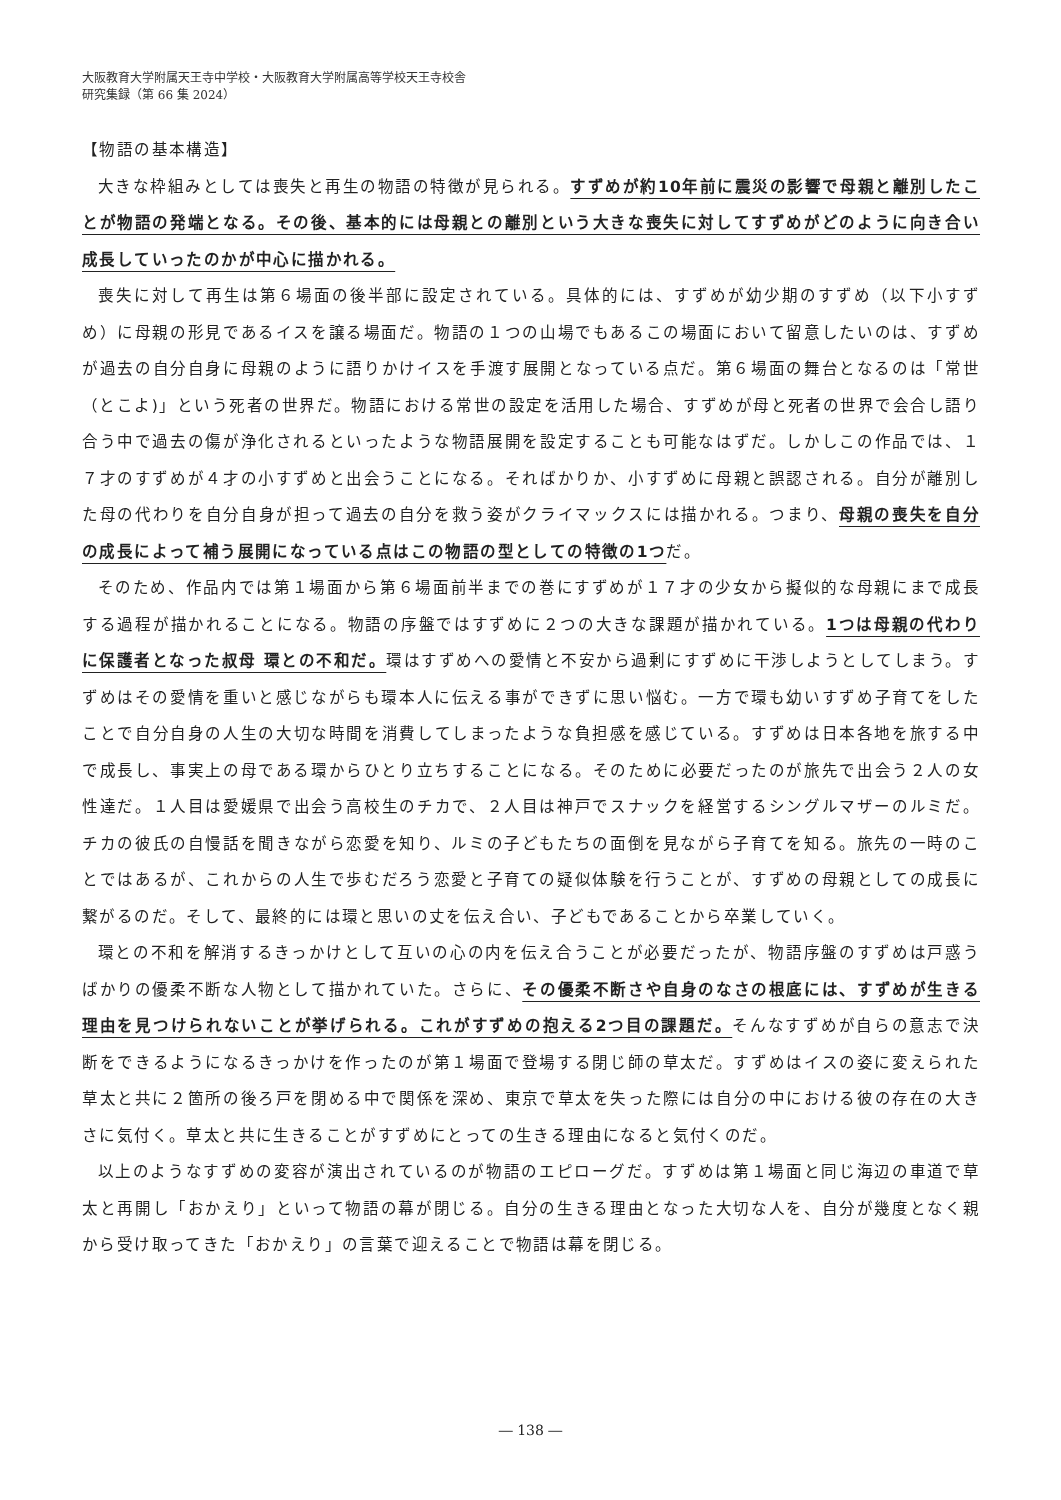大阪教育大学附属天王寺中学校・大阪教育大学附属高等学校天王寺校舎
研究集録（第 66 集 2024）
【物語の基本構造】
大きな枠組みとしては喪失と再生の物語の特徴が見られる。すずめが約10年前に震災の影響で母親と離別したことが物語の発端となる。その後、基本的には母親との離別という大きな喪失に対してすずめがどのように向き合い成長していったのかが中心に描かれる。
喪失に対して再生は第６場面の後半部に設定されている。具体的には、すずめが幼少期のすずめ（以下小すずめ）に母親の形見であるイスを譲る場面だ。物語の１つの山場でもあるこの場面において留意したいのは、すずめが過去の自分自身に母親のように語りかけイスを手渡す展開となっている点だ。第６場面の舞台となるのは「常世（とこよ)」という死者の世界だ。物語における常世の設定を活用した場合、すずめが母と死者の世界で会合し語り合う中で過去の傷が浄化されるといったような物語展開を設定することも可能なはずだ。しかしこの作品では、１７才のすずめが４才の小すずめと出会うことになる。そればかりか、小すずめに母親と誤認される。自分が離別した母の代わりを自分自身が担って過去の自分を救う姿がクライマックスには描かれる。つまり、母親の喪失を自分の成長によって補う展開になっている点はこの物語の型としての特徴の1つだ。
そのため、作品内では第１場面から第６場面前半までの巻にすずめが１７才の少女から擬似的な母親にまで成長する過程が描かれることになる。物語の序盤ではすずめに２つの大きな課題が描かれている。1つは母親の代わりに保護者となった叔母 環との不和だ。環はすずめへの愛情と不安から過剰にすずめに干渉しようとしてしまう。すずめはその愛情を重いと感じながらも環本人に伝える事ができずに思い悩む。一方で環も幼いすずめ子育てをしたことで自分自身の人生の大切な時間を消費してしまったような負担感を感じている。すずめは日本各地を旅する中で成長し、事実上の母である環からひとり立ちすることになる。そのために必要だったのが旅先で出会う２人の女性達だ。１人目は愛媛県で出会う高校生のチカで、２人目は神戸でスナックを経営するシングルマザーのルミだ。チカの彼氏の自慢話を聞きながら恋愛を知り、ルミの子どもたちの面倒を見ながら子育てを知る。旅先の一時のことではあるが、これからの人生で歩むだろう恋愛と子育ての疑似体験を行うことが、すずめの母親としての成長に繋がるのだ。そして、最終的には環と思いの丈を伝え合い、子どもであることから卒業していく。
環との不和を解消するきっかけとして互いの心の内を伝え合うことが必要だったが、物語序盤のすずめは戸惑うばかりの優柔不断な人物として描かれていた。さらに、その優柔不断さや自身のなさの根底には、すずめが生きる理由を見つけられないことが挙げられる。これがすずめの抱える2つ目の課題だ。そんなすずめが自らの意志で決断をできるようになるきっかけを作ったのが第１場面で登場する閉じ師の草太だ。すずめはイスの姿に変えられた草太と共に２箇所の後ろ戸を閉める中で関係を深め、東京で草太を失った際には自分の中における彼の存在の大きさに気付く。草太と共に生きることがすずめにとっての生きる理由になると気付くのだ。
以上のようなすずめの変容が演出されているのが物語のエピローグだ。すずめは第１場面と同じ海辺の車道で草太と再開し「おかえり」といって物語の幕が閉じる。自分の生きる理由となった大切な人を、自分が幾度となく親から受け取ってきた「おかえり」の言葉で迎えることで物語は幕を閉じる。
― 138 ―